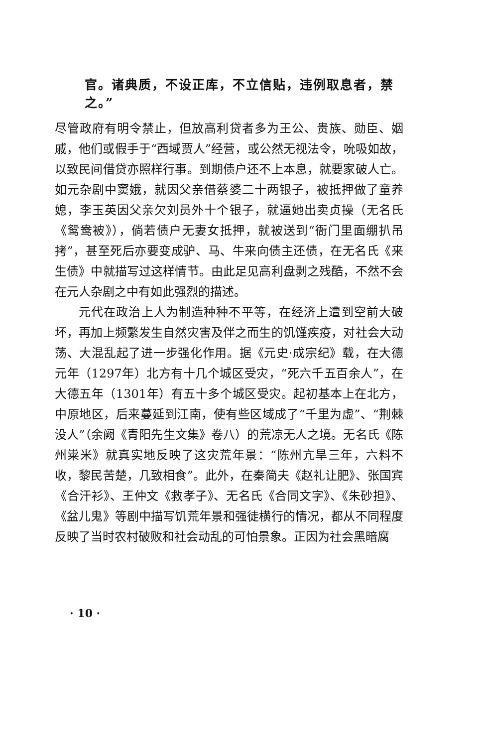官。诸典质，不设正库，不立信贴，违例取息者，禁之。”
尽管政府有明令禁止，但放高利贷者多为王公、贵族、勋臣、姻戚，他们或假手于“西域贾人”经营，或公然无视法令，吮吸如故，以致民间借贷亦照样行事。到期债户还不上本息，就要家破人亡。如元杂剧中窦娥，就因父亲借蔡婆二十两银子，被抵押做了童养媳，李玉英因父亲欠刘员外十个银子，就逼她出卖贞操（无名氏《鸳鸯被》），倘若债户无妻女抵押，就被送到“衙门里面绷扒吊拷”，甚至死后亦要变成驴、马、牛来向债主还债，在无名氏《来生债》中就描写过这样情节。由此足见高利盘剥之残酷，不然不会在元人杂剧之中有如此强烈的描述。
元代在政治上人为制造种种不平等，在经济上遭到空前大破坏，再加上频繁发生自然灾害及伴之而生的饥馑疾疫，对社会大动荡、大混乱起了进一步强化作用。据《元史·成宗纪》载，在大德元年（1297年）北方有十几个城区受灾，“死六千五百余人”，在大德五年（1301年）有五十多个城区受灾。起初基本上在北方，中原地区，后来蔓延到江南，使有些区域成了“千里为虚”、“荆棘没人”（余阙《青阳先生文集》卷八）的荒凉无人之境。无名氏《陈州粜米》就真实地反映了这灾荒年景：“陈州亢旱三年，六料不收，黎民苦楚，几致相食”。此外，在秦简夫《赵礼让肥》、张国宾《合汗衫》、王仲文《救孝子》、无名氏《合同文字》、《朱砂担》、《盆儿鬼》等剧中描写饥荒年景和强徒横行的情况，都从不同程度反映了当时农村破败和社会动乱的可怕景象。正因为社会黑暗腐
· 10 ·